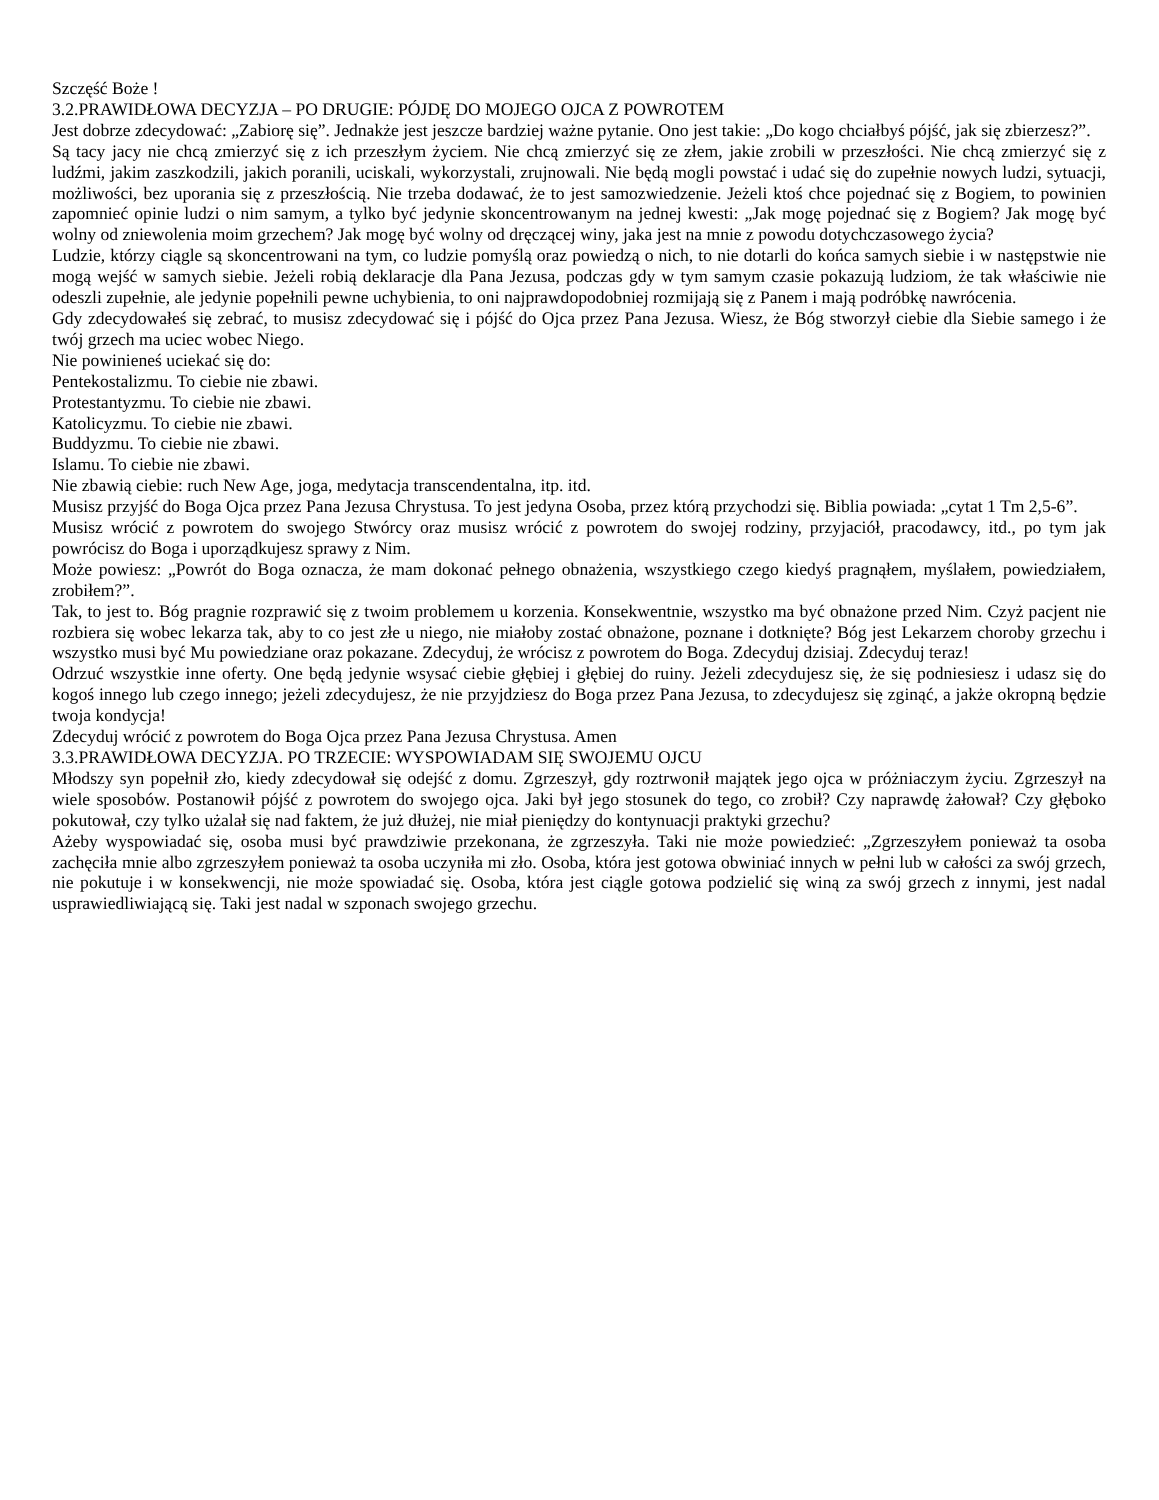Szczęść Boże !
3.2.PRAWIDŁOWA DECYZJA – PO DRUGIE: PÓJDĘ DO MOJEGO OJCA Z POWROTEM
Jest dobrze zdecydować: „Zabiorę się”. Jednakże jest jeszcze bardziej ważne pytanie. Ono jest takie: „Do kogo chciałbyś pójść, jak się zbierzesz?”.
Są tacy jacy nie chcą zmierzyć się z ich przeszłym życiem. Nie chcą zmierzyć się ze złem, jakie zrobili w przeszłości. Nie chcą zmierzyć się z ludźmi, jakim zaszkodzili, jakich poranili, uciskali, wykorzystali, zrujnowali. Nie będą mogli powstać i udać się do zupełnie nowych ludzi, sytuacji, możliwości, bez uporania się z przeszłością. Nie trzeba dodawać, że to jest samozwiedzenie. Jeżeli ktoś chce pojednać się z Bogiem, to powinien zapomnieć opinie ludzi o nim samym, a tylko być jedynie skoncentrowanym na jednej kwesti: „Jak mogę pojednać się z Bogiem? Jak mogę być wolny od zniewolenia moim grzechem? Jak mogę być wolny od dręczącej winy, jaka jest na mnie z powodu dotychczasowego życia?
Ludzie, którzy ciągle są skoncentrowani na tym, co ludzie pomyślą oraz powiedzą o nich, to nie dotarli do końca samych siebie i w następstwie nie mogą wejść w samych siebie. Jeżeli robią deklaracje dla Pana Jezusa, podczas gdy w tym samym czasie pokazują ludziom, że tak właściwie nie odeszli zupełnie, ale jedynie popełnili pewne uchybienia, to oni najprawdopodobniej rozmijają się z Panem i mają podróbkę nawrócenia.
Gdy zdecydowałeś się zebrać, to musisz zdecydować się i pójść do Ojca przez Pana Jezusa. Wiesz, że Bóg stworzył ciebie dla Siebie samego i że twój grzech ma uciec wobec Niego.
Nie powinieneś uciekać się do:
Pentekostalizmu. To ciebie nie zbawi.
Protestantyzmu. To ciebie nie zbawi.
Katolicyzmu. To ciebie nie zbawi.
Buddyzmu. To ciebie nie zbawi.
Islamu. To ciebie nie zbawi.
Nie zbawią ciebie: ruch New Age, joga, medytacja transcendentalna, itp. itd.
Musisz przyjść do Boga Ojca przez Pana Jezusa Chrystusa. To jest jedyna Osoba, przez którą przychodzi się. Biblia powiada: „cytat 1 Tm 2,5-6”.
Musisz wrócić z powrotem do swojego Stwórcy oraz musisz wrócić z powrotem do swojej rodziny, przyjaciół, pracodawcy, itd., po tym jak powrócisz do Boga i uporządkujesz sprawy z Nim.
Może powiesz: „Powrót do Boga oznacza, że mam dokonać pełnego obnażenia, wszystkiego czego kiedyś pragnąłem, myślałem, powiedziałem, zrobiłem?”.
Tak, to jest to. Bóg pragnie rozprawić się z twoim problemem u korzenia. Konsekwentnie, wszystko ma być obnażone przed Nim. Czyż pacjent nie rozbiera się wobec lekarza tak, aby to co jest złe u niego, nie miałoby zostać obnażone, poznane i dotknięte? Bóg jest Lekarzem choroby grzechu i wszystko musi być Mu powiedziane oraz pokazane. Zdecyduj, że wrócisz z powrotem do Boga. Zdecyduj dzisiaj. Zdecyduj teraz!
Odrzuć wszystkie inne oferty. One będą jedynie wsysać ciebie głębiej i głębiej do ruiny. Jeżeli zdecydujesz się, że się podniesiesz i udasz się do kogoś innego lub czego innego; jeżeli zdecydujesz, że nie przyjdziesz do Boga przez Pana Jezusa, to zdecydujesz się zginąć, a jakże okropną będzie twoja kondycja!
Zdecyduj wrócić z powrotem do Boga Ojca przez Pana Jezusa Chrystusa. Amen
3.3.PRAWIDŁOWA DECYZJA. PO TRZECIE: WYSPOWIADAM SIĘ SWOJEMU OJCU
Młodszy syn popełnił zło, kiedy zdecydował się odejść z domu. Zgrzeszył, gdy roztrwonił majątek jego ojca w próżniaczym życiu. Zgrzeszył na wiele sposobów. Postanowił pójść z powrotem do swojego ojca. Jaki był jego stosunek do tego, co zrobił? Czy naprawdę żałował? Czy głęboko pokutował, czy tylko użalał się nad faktem, że już dłużej, nie miał pieniędzy do kontynuacji praktyki grzechu?
Ażeby wyspowiadać się, osoba musi być prawdziwie przekonana, że zgrzeszyła. Taki nie może powiedzieć: „Zgrzeszyłem ponieważ ta osoba zachęciła mnie albo zgrzeszyłem ponieważ ta osoba uczyniła mi zło. Osoba, która jest gotowa obwiniać innych w pełni lub w całości za swój grzech, nie pokutuje i w konsekwencji, nie może spowiadać się. Osoba, która jest ciągle gotowa podzielić się winą za swój grzech z innymi, jest nadal usprawiedliwiającą się. Taki jest nadal w szponach swojego grzechu.